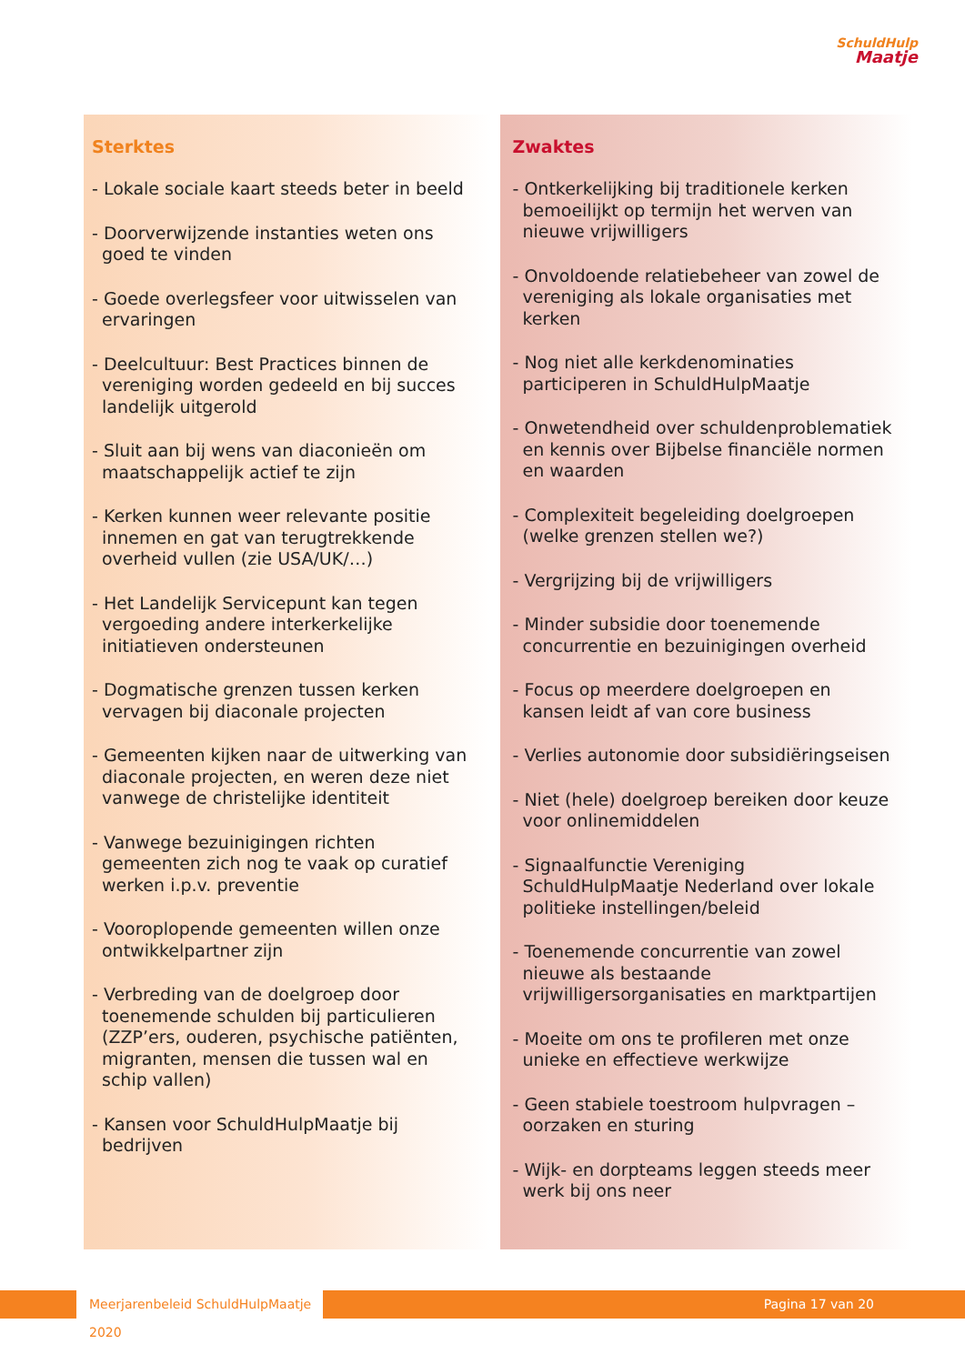SchuldHulp
Maatje
Sterktes
- Lokale sociale kaart steeds beter in beeld
- Doorverwijzende instanties weten ons goed te vinden
- Goede overlegsfeer voor uitwisselen van ervaringen
- Deelcultuur: Best Practices binnen de vereniging worden gedeeld en bij succes landelijk uitgerold
- Sluit aan bij wens van diaconieën om maatschappelijk actief te zijn
- Kerken kunnen weer relevante positie innemen en gat van terugtrekkende overheid vullen (zie USA/UK/…)
- Het Landelijk Servicepunt kan tegen vergoeding andere interkerkelijke initiatieven ondersteunen
- Dogmatische grenzen tussen kerken vervagen bij diaconale projecten
- Gemeenten kijken naar de uitwerking van diaconale projecten, en weren deze niet vanwege de christelijke identiteit
- Vanwege bezuinigingen richten gemeenten zich nog te vaak op curatief werken i.p.v. preventie
- Vooroplopende gemeenten willen onze ontwikkelpartner zijn
- Verbreding van de doelgroep door toenemende schulden bij particulieren (ZZP’ers, ouderen, psychische patiënten, migranten, mensen die tussen wal en schip vallen)
- Kansen voor SchuldHulpMaatje bij bedrijven
Zwaktes
- Ontkerkelijking bij traditionele kerken bemoeilijkt op termijn het werven van nieuwe vrijwilligers
- Onvoldoende relatiebeheer van zowel de vereniging als lokale organisaties met kerken
- Nog niet alle kerkdenominaties participeren in SchuldHulpMaatje
- Onwetendheid over schuldenproblematiek en kennis over Bijbelse financiële normen en waarden
- Complexiteit begeleiding doelgroepen (welke grenzen stellen we?)
- Vergrijzing bij de vrijwilligers
- Minder subsidie door toenemende concurrentie en bezuinigingen overheid
- Focus op meerdere doelgroepen en kansen leidt af van core business
- Verlies autonomie door subsidiëringseisen
- Niet (hele) doelgroep bereiken door keuze voor onlinemiddelen
- Signaalfunctie Vereniging SchuldHulpMaatje Nederland over lokale politieke instellingen/beleid
- Toenemende concurrentie van zowel nieuwe als bestaande vrijwilligersorganisaties en marktpartijen
- Moeite om ons te profileren met onze unieke en effectieve werkwijze
- Geen stabiele toestroom hulpvragen – oorzaken en sturing
- Wijk- en dorpteams leggen steeds meer werk bij ons neer
Meerjarenbeleid SchuldHulpMaatje 2020
Pagina 17 van 20